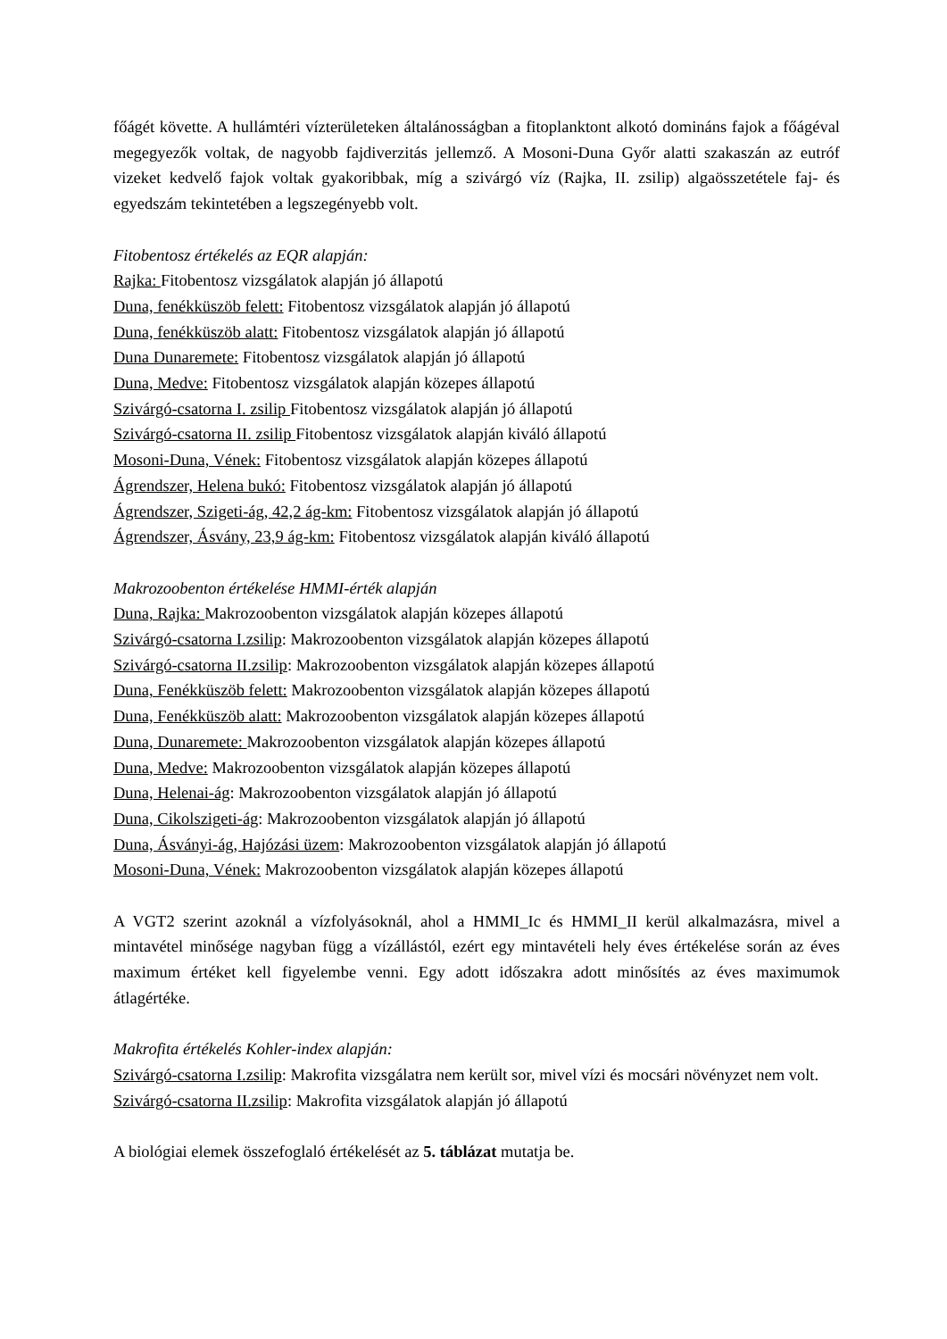főágét követte. A hullámtéri vízterületeken általánosságban a fitoplanktont alkotó domináns fajok a főágéval megegyezők voltak, de nagyobb fajdiverzitás jellemző. A Mosoni-Duna Győr alatti szakaszán az eutróf vizeket kedvelő fajok voltak gyakoribbak, míg a szivárgó víz (Rajka, II. zsilip) algaösszetétele faj- és egyedszám tekintetében a legszegényebb volt.
Fitobentosz értékelés az EQR alapján:
Rajka: Fitobentosz vizsgálatok alapján jó állapotú
Duna, fenékküszöb felett: Fitobentosz vizsgálatok alapján jó állapotú
Duna, fenékküszöb alatt: Fitobentosz vizsgálatok alapján jó állapotú
Duna Dunaremete: Fitobentosz vizsgálatok alapján jó állapotú
Duna, Medve: Fitobentosz vizsgálatok alapján közepes állapotú
Szivárgó-csatorna I. zsilip Fitobentosz vizsgálatok alapján jó állapotú
Szivárgó-csatorna II. zsilip Fitobentosz vizsgálatok alapján kiváló állapotú
Mosoni-Duna, Vének: Fitobentosz vizsgálatok alapján közepes állapotú
Ágrendszer, Helena bukó: Fitobentosz vizsgálatok alapján jó állapotú
Ágrendszer, Szigeti-ág, 42,2 ág-km: Fitobentosz vizsgálatok alapján jó állapotú
Ágrendszer, Ásvány, 23,9 ág-km: Fitobentosz vizsgálatok alapján kiváló állapotú
Makrozoobenton értékelése HMMI-érték alapján
Duna, Rajka: Makrozoobenton vizsgálatok alapján közepes állapotú
Szivárgó-csatorna I.zsilip: Makrozoobenton vizsgálatok alapján közepes állapotú
Szivárgó-csatorna II.zsilip: Makrozoobenton vizsgálatok alapján közepes állapotú
Duna, Fenékküszöb felett: Makrozoobenton vizsgálatok alapján közepes állapotú
Duna, Fenékküszöb alatt: Makrozoobenton vizsgálatok alapján közepes állapotú
Duna, Dunaremete: Makrozoobenton vizsgálatok alapján közepes állapotú
Duna, Medve: Makrozoobenton vizsgálatok alapján közepes állapotú
Duna, Helenai-ág: Makrozoobenton vizsgálatok alapján jó állapotú
Duna, Cikolszigeti-ág: Makrozoobenton vizsgálatok alapján jó állapotú
Duna, Ásványi-ág, Hajózási üzem: Makrozoobenton vizsgálatok alapján jó állapotú
Mosoni-Duna, Vének: Makrozoobenton vizsgálatok alapján közepes állapotú
A VGT2 szerint azoknál a vízfolyásoknál, ahol a HMMI_Ic és HMMI_II kerül alkalmazásra, mivel a mintavétel minősége nagyban függ a vízállástól, ezért egy mintavételi hely éves értékelése során az éves maximum értéket kell figyelembe venni. Egy adott időszakra adott minősítés az éves maximumok átlagértéke.
Makrofita értékelés Kohler-index alapján:
Szivárgó-csatorna I.zsilip: Makrofita vizsgálatra nem került sor, mivel vízi és mocsári növényzet nem volt.
Szivárgó-csatorna II.zsilip: Makrofita vizsgálatok alapján jó állapotú
A biológiai elemek összefoglaló értékelését az 5. táblázat mutatja be.